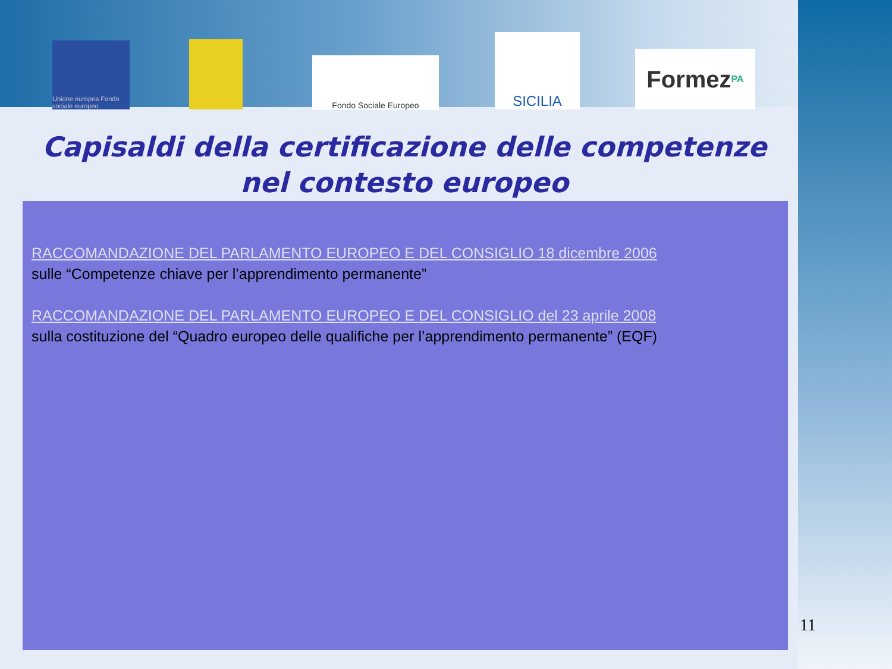Unione europea Fondo sociale europeo
Fondo Sociale Europeo
SICILIA
Formez<sub>PA</sub>
Capisaldi della certificazione delle competenze
nel contesto europeo
RACCOMANDAZIONE DEL PARLAMENTO EUROPEO E DEL CONSIGLIO 18 dicembre 2006
sulle “Competenze chiave per l’apprendimento permanente”
RACCOMANDAZIONE DEL PARLAMENTO EUROPEO E DEL CONSIGLIO del 23 aprile 2008
sulla costituzione del “Quadro europeo delle qualifiche per l’apprendimento permanente” (EQF)
11